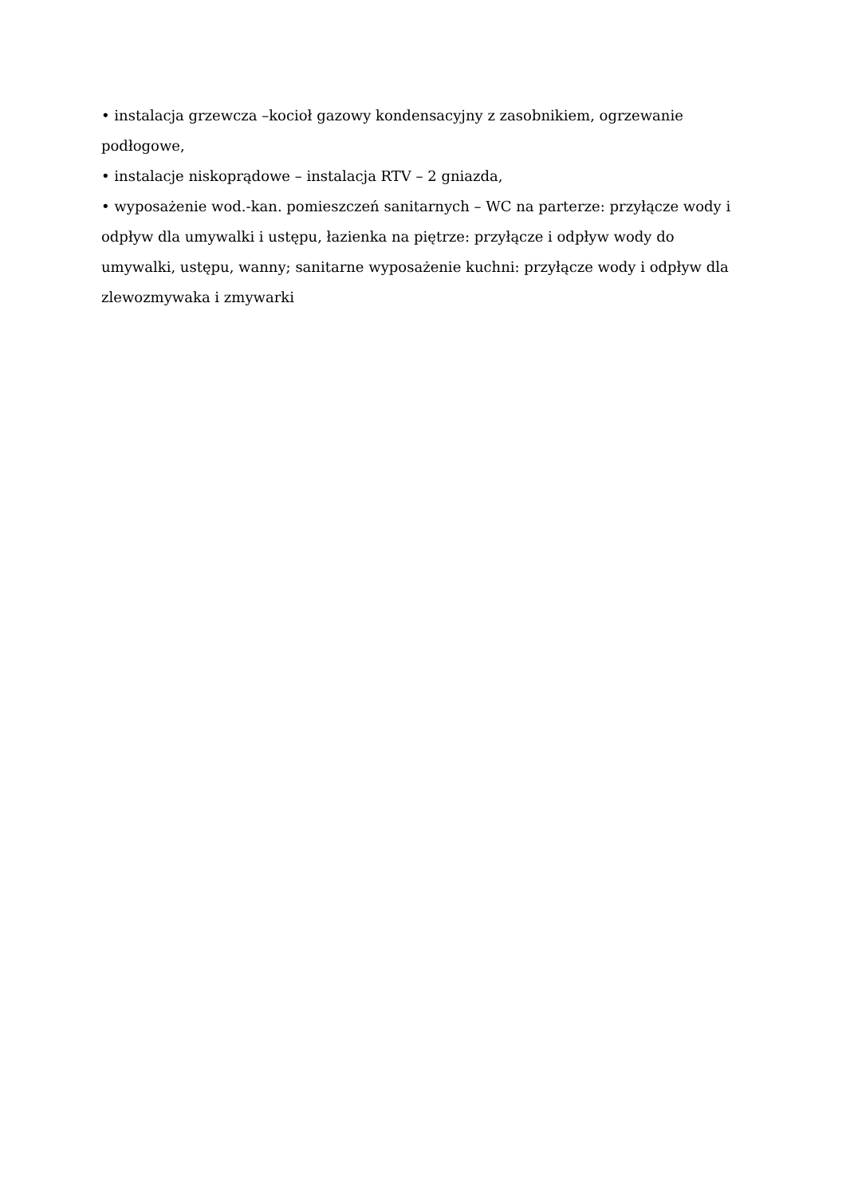• instalacja grzewcza –kocioł gazowy kondensacyjny z zasobnikiem, ogrzewanie podłogowe,
• instalacje niskoprądowe – instalacja RTV – 2 gniazda,
• wyposażenie wod.-kan. pomieszczeń sanitarnych – WC na parterze: przyłącze wody i odpływ dla umywalki i ustępu, łazienka na piętrze: przyłącze i odpływ wody do umywalki, ustępu, wanny; sanitarne wyposażenie kuchni: przyłącze wody i odpływ dla zlewozmywaka i zmywarki